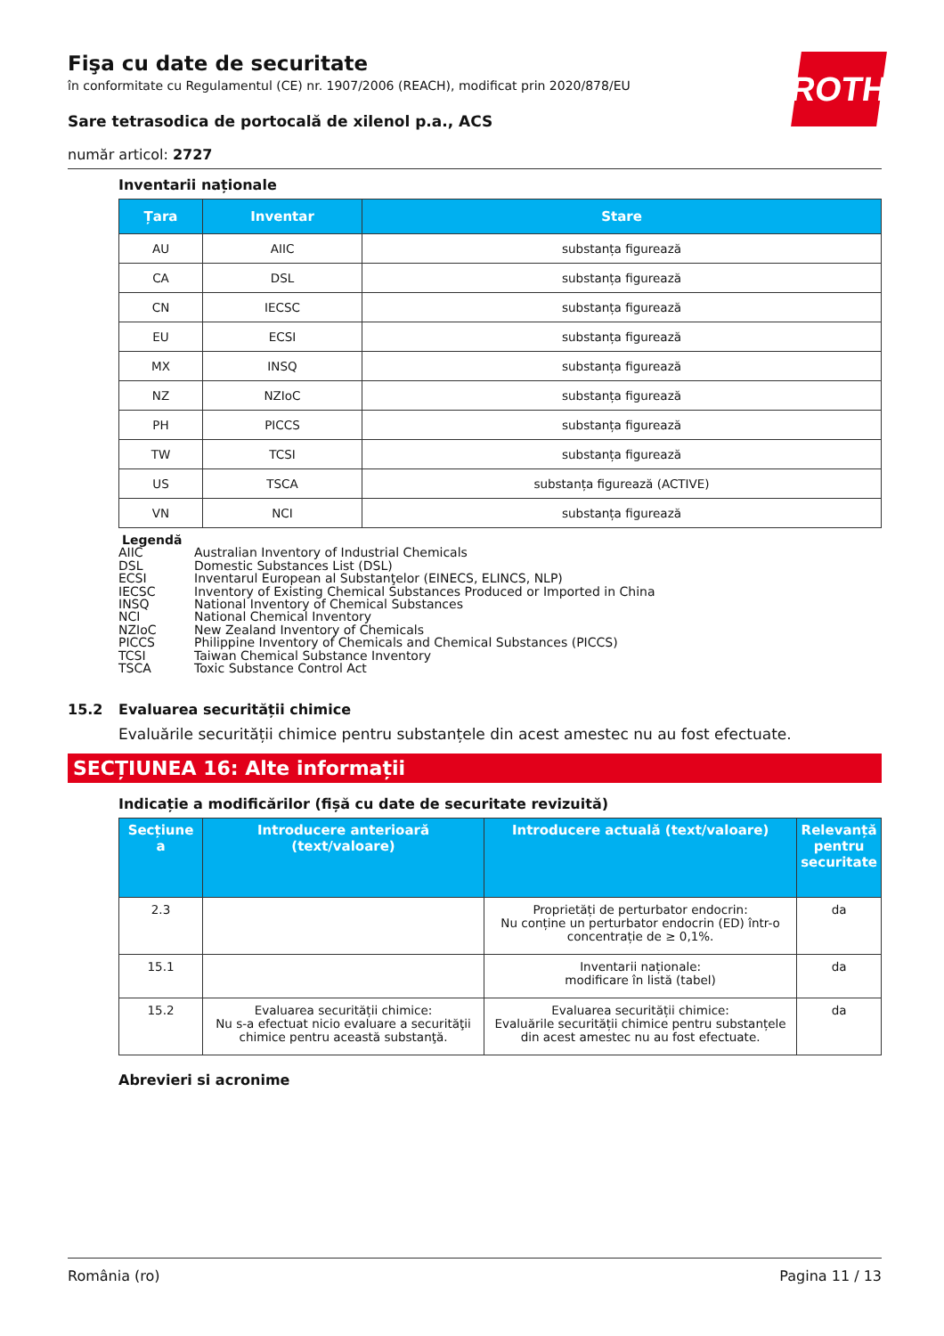ROTH
Fişa cu date de securitate
în conformitate cu Regulamentul (CE) nr. 1907/2006 (REACH), modificat prin 2020/878/EU
Sare tetrasodica de portocală de xilenol p.a., ACS
număr articol: 2727
Inventarii naționale
| Țara | Inventar | Stare |
| --- | --- | --- |
| AU | AIIC | substanța figurează |
| CA | DSL | substanța figurează |
| CN | IECSC | substanța figurează |
| EU | ECSI | substanța figurează |
| MX | INSQ | substanța figurează |
| NZ | NZIoC | substanța figurează |
| PH | PICCS | substanța figurează |
| TW | TCSI | substanța figurează |
| US | TSCA | substanța figurează (ACTIVE) |
| VN | NCI | substanța figurează |
Legendă
AIIC Australian Inventory of Industrial Chemicals
DSL Domestic Substances List (DSL)
ECSI Inventarul European al Substanţelor (EINECS, ELINCS, NLP)
IECSC Inventory of Existing Chemical Substances Produced or Imported in China
INSQ National Inventory of Chemical Substances
NCI National Chemical Inventory
NZIoC New Zealand Inventory of Chemicals
PICCS Philippine Inventory of Chemicals and Chemical Substances (PICCS)
TCSI Taiwan Chemical Substance Inventory
TSCA Toxic Substance Control Act
15.2 Evaluarea securității chimice
Evaluările securității chimice pentru substanțele din acest amestec nu au fost efectuate.
SECȚIUNEA 16: Alte informații
Indicație a modificărilor (fișă cu date de securitate revizuită)
| Secțiune a | Introducere anterioară (text/valoare) | Introducere actuală (text/valoare) | Relevanță pentru securitate |
| --- | --- | --- | --- |
| 2.3 | | Proprietăți de perturbator endocrin: Nu conține un perturbator endocrin (ED) într-o concentrație de ≥ 0,1%. | da |
| 15.1 | | Inventarii naționale: modificare în listă (tabel) | da |
| 15.2 | Evaluarea securității chimice: Nu s-a efectuat nicio evaluare a securităţii chimice pentru această substanţă. | Evaluarea securității chimice: Evaluările securității chimice pentru substanțele din acest amestec nu au fost efectuate. | da |
Abrevieri si acronime
România (ro) Pagina 11 / 13